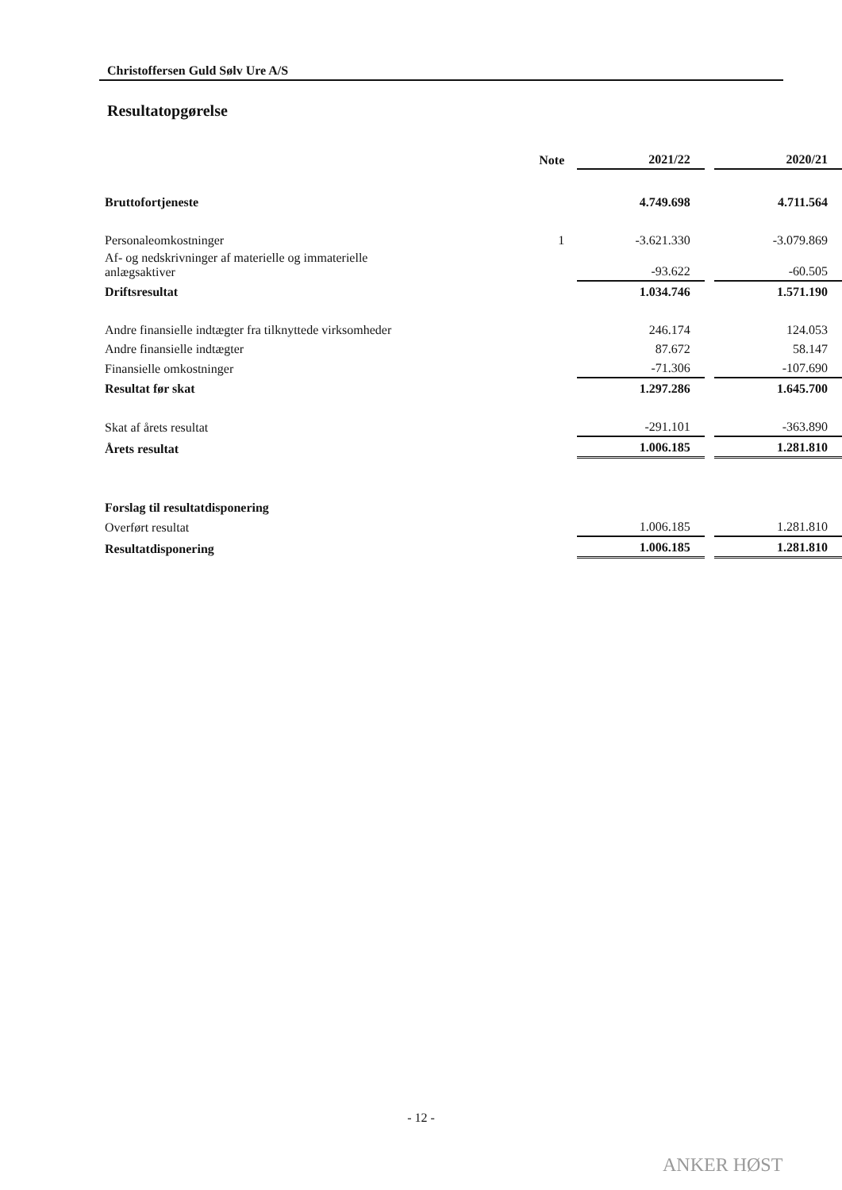Christoffersen Guld Sølv Ure A/S
Resultatopgørelse
| | Note | 2021/22 | | 2020/21 |
| --- | --- | --- | --- | --- |
| Bruttofortjeneste | | 4.749.698 | | 4.711.564 |
| Personaleomkostninger | 1 | -3.621.330 | | -3.079.869 |
| Af- og nedskrivninger af materielle og immaterielle anlægsaktiver | | -93.622 | | -60.505 |
| Driftsresultat | | 1.034.746 | | 1.571.190 |
| Andre finansielle indtægter fra tilknyttede virksomheder | | 246.174 | | 124.053 |
| Andre finansielle indtægter | | 87.672 | | 58.147 |
| Finansielle omkostninger | | -71.306 | | -107.690 |
| Resultat før skat | | 1.297.286 | | 1.645.700 |
| Skat af årets resultat | | -291.101 | | -363.890 |
| Årets resultat | | 1.006.185 | | 1.281.810 |
| Forslag til resultatdisponering | | | | |
| Overført resultat | | 1.006.185 | | 1.281.810 |
| Resultatdisponering | | 1.006.185 | | 1.281.810 |
- 12 -
ANKER HØST